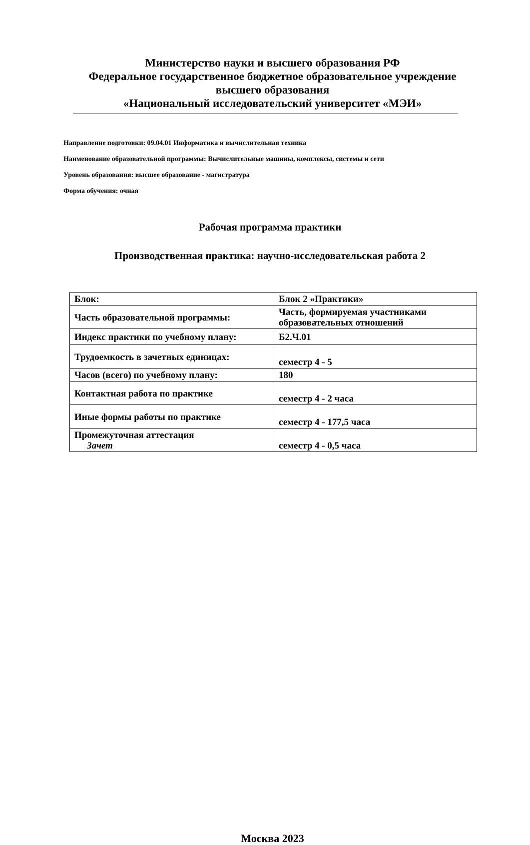Министерство науки и высшего образования РФ
Федеральное государственное бюджетное образовательное учреждение
высшего образования
«Национальный исследовательский университет «МЭИ»
Направление подготовки: 09.04.01 Информатика и вычислительная техника
Наименование образовательной программы: Вычислительные машины, комплексы, системы и сети
Уровень образования: высшее образование - магистратура
Форма обучения: очная
Рабочая программа практики
Производственная практика: научно-исследовательская работа 2
| Блок: | Блок 2 «Практики» |
| Часть образовательной программы: | Часть, формируемая участниками образовательных отношений |
| Индекс практики по учебному плану: | Б2.Ч.01 |
| Трудоемкость в зачетных единицах: | семестр 4 - 5 |
| Часов (всего) по учебному плану: | 180 |
| Контактная работа по практике | семестр 4 - 2 часа |
| Иные формы работы по практике | семестр 4 - 177,5 часа |
| Промежуточная аттестация Зачет | семестр 4 - 0,5 часа |
Москва 2023